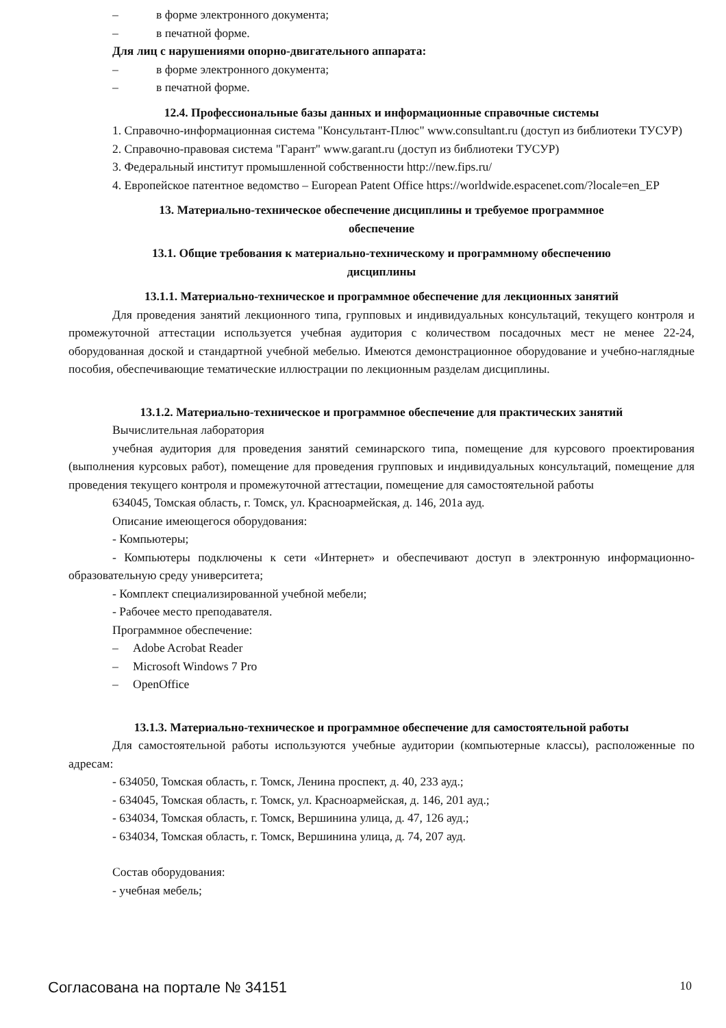– в форме электронного документа;
– в печатной форме.
Для лиц с нарушениями опорно-двигательного аппарата:
– в форме электронного документа;
– в печатной форме.
12.4. Профессиональные базы данных и информационные справочные системы
1. Справочно-информационная система "Консультант-Плюс" www.consultant.ru (доступ из библиотеки ТУСУР)
2. Справочно-правовая система "Гарант" www.garant.ru (доступ из библиотеки ТУСУР)
3. Федеральный институт промышленной собственности http://new.fips.ru/
4. Европейское патентное ведомство – European Patent Office https://worldwide.espacenet.com/?locale=en_EP
13. Материально-техническое обеспечение дисциплины и требуемое программное
обеспечение
13.1. Общие требования к материально-техническому и программному обеспечению
дисциплины
13.1.1. Материально-техническое и программное обеспечение для лекционных занятий
Для проведения занятий лекционного типа, групповых и индивидуальных консультаций, текущего контроля и промежуточной аттестации используется учебная аудитория с количеством посадочных мест не менее 22-24, оборудованная доской и стандартной учебной мебелью. Имеются демонстрационное оборудование и учебно-наглядные пособия, обеспечивающие тематические иллюстрации по лекционным разделам дисциплины.
13.1.2. Материально-техническое и программное обеспечение для практических занятий
Вычислительная лаборатория
учебная аудитория для проведения занятий семинарского типа, помещение для курсового проектирования (выполнения курсовых работ), помещение для проведения групповых и индивидуальных консультаций, помещение для проведения текущего контроля и промежуточной аттестации, помещение для самостоятельной работы
634045, Томская область, г. Томск, ул. Красноармейская, д. 146, 201а ауд.
Описание имеющегося оборудования:
- Компьютеры;
- Компьютеры подключены к сети «Интернет» и обеспечивают доступ в электронную информационно-образовательную среду университета;
- Комплект специализированной учебной мебели;
- Рабочее место преподавателя.
Программное обеспечение:
– Adobe Acrobat Reader
– Microsoft Windows 7 Pro
– OpenOffice
13.1.3. Материально-техническое и программное обеспечение для самостоятельной работы
Для самостоятельной работы используются учебные аудитории (компьютерные классы), расположенные по адресам:
- 634050, Томская область, г. Томск, Ленина проспект, д. 40, 233 ауд.;
- 634045, Томская область, г. Томск, ул. Красноармейская, д. 146, 201 ауд.;
- 634034, Томская область, г. Томск, Вершинина улица, д. 47, 126 ауд.;
- 634034, Томская область, г. Томск, Вершинина улица, д. 74, 207 ауд.
Состав оборудования:
- учебная мебель;
Согласована на портале № 34151 10